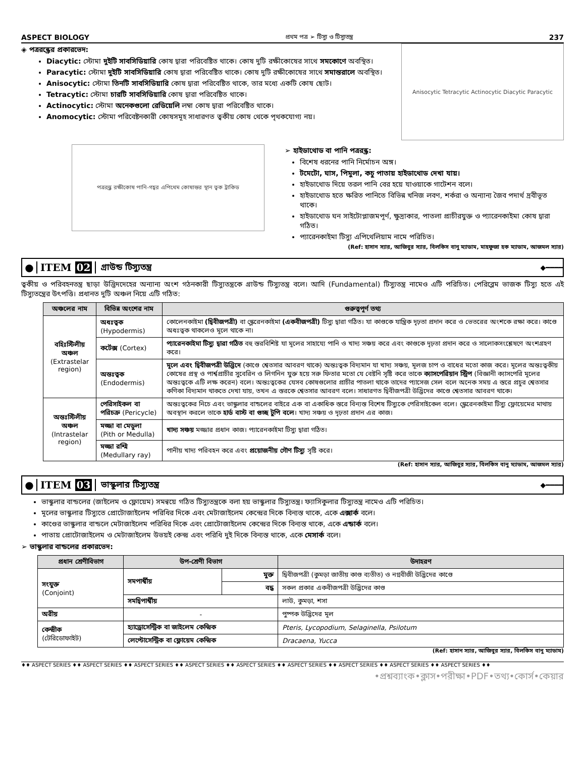ASPECT BIOLOGY প্রথম পত্র ➢ টিস্যু ও টিস্যুতন্ত্র 237
◈ পত্ররন্ধ্রের প্রকারভেদ:
Diacytic: স্টোমা দুইটি সাবসিডিয়ারি কোষ দ্বারা পরিবেষ্টিত থাকে। কোষ দুটি রক্ষীকোষের সাথে সমকোণে অবস্থিত।
Paracytic: স্টোমা দুইটি সাবসিডিয়ারি কোষ দ্বারা পরিবেষ্টিত থাকে। কোষ দুটি রক্ষীকোষের সাথে সমান্তরালে অবস্থিত।
Anisocytic: স্টোমা তিনটি সাবসিডিয়ারি কোষ দ্বারা পরিবেষ্টিত থাকে, তার মধ্যে একটি কোষ ছোট।
Tetracytic: স্টোমা চারটি সাবসিডিয়ারি কোষ দ্বারা পরিবেষ্টিত থাকে।
Actinocytic: স্টোমা অনেকগুলো রেডিয়েলি লম্বা কোষ দ্বারা পরিবেষ্টিত থাকে।
Anomocytic: স্টোমা পরিবেষ্টনকারী কোষসমূহ সাধারণত ত্বকীয় কোষ থেকে পৃথকযোগ্য নয়।
Anisocytic Tetracytic Actinocytic Diacytic Paracytic
পত্ররন্ধ্র রক্ষীকোষ পানি-গহ্বর এপিথেম কোষান্তর স্থান ত্বক ট্রাকিড
➢ হাইডাথোড বা পানি পত্ররন্ধ্র:
বিশেষ ধরনের পানি নির্মোচন অঙ্গ।
টমেটো, ঘাস, পিমুলা, কচু পাতায় হাইডাথোড দেখা যায়।
হাইডাথোড দিয়ে তরল পানি বের হয়ে যাওয়াকে গাটেশন বলে।
হাইডাথোড হতে ক্ষরিত পানিতে বিভিন্ন খনিজ লবণ, শর্করা ও অন্যান্য জৈব পদার্থ দ্রবীভূত থাকে।
হাইডাথোড ঘন সাইটোপ্লাজমপূর্ণ, ক্ষুদ্রাকার, পাতলা প্রাচীরযুক্ত ও প্যারেনকাইমা কোষ দ্বারা গঠিত।
প্যারেনকাইমা টিস্যু এপিথেলিয়াম নামে পরিচিত।
(Ref: হাসান স্যার, আজিবুর স্যার, বিলকিস বানু ম্যাডাম, মাহফুজা হক ম্যাডাম, আজমল স্যার)
● ITEM 02 গ্রাউন্ড টিস্যুতন্ত্র ◆━━━━
ত্বকীয় ও পরিবহনতন্ত্র ছাড়া উদ্ভিদদেহের অন্যান্য অংশ গঠনকারী টিস্যুতন্ত্রকে গ্রাউন্ড টিস্যুতন্ত্র বলে। আদি (Fundamental) টিস্যুতন্ত্র নামেও এটি পরিচিত। পেরিব্লেম ভাজক টিস্যু হতে এই টিস্যুতন্ত্রের উৎপত্তি। প্রধানত দুটি অঞ্চল নিয়ে এটি গঠিত:
| অঞ্চলের নাম | বিভিন্ন অংশের নাম | গুরুত্বপূর্ণ তথ্য |
| --- | --- | --- |
| বহিঃস্টিলীয় অঞ্চল (Extrastelar region) | অধঃত্বক (Hypodermis) | কোলেনকাইমা (দ্বিবীজপত্রী) বা স্ক্লেরেনকাইমা (একবীজপত্রী) টিস্যু দ্বারা গঠিত। যা কাণ্ডকে যান্ত্রিক দৃঢ়তা প্রদান করে ও ভেতরের অংশকে রক্ষা করে। কাণ্ডে অধঃত্বক থাকলেও মূলে থাকে না। |
| | কর্টেক্স (Cortex) | প্যারেনকাইমা টিস্যু দ্বারা গঠিত বহু স্তরবিশিষ্ট যা মূলের সাহায্যে পানি ও খাদ্য সঞ্চয় করে এবং কাণ্ডকে দৃঢ়তা প্রদান করে ও সালোকসংশ্লেষণে অংশগ্রহণ করে। |
| | অন্তঃত্বক (Endodermis) | মূলে এবং দ্বিবীজপত্রী উদ্ভিদে (কাণ্ডে শ্বেতসার আবরণ থাকে) অন্তঃত্বক বিদ্যমান যা খাদ্য সঞ্চয়, মূলজ চাপ ও বাধের মতো কাজ করে। মূলের অন্তঃত্বকীয় কোষের প্রস্থ ও পার্শ্বপ্রাচীর সুবেরিন ও লিগনিন যুক্ত হয়ে সরু ফিতার মতো যে বেষ্টনি সৃষ্টি করে তাকে ক্যাসপেরিয়ান স্ট্রিপ (বিজ্ঞানী ক্যাসপেরি মূলের অন্তঃত্বকে এটি লক্ষ করেন) বলে। অন্তঃত্বকের যেসব কোষগুলোর প্রাচীর পাতলা থাকে তাদের প্যাসেজ সেল বলে অনেক সময় এ স্তরে প্রচুর শ্বেতসার কণিকা বিদ্যমান থাকতে দেখা যায়, তখন এ স্তরকে শ্বেতসার আবরণ বলে। সাধারণত দ্বিবীজপত্রী উদ্ভিদের কাণ্ডে শ্বেতসার আবরণ থাকে। |
| অন্তঃস্টিলীয় অঞ্চল (Intrastelar region) | পেরিসাইকল বা পরিচক্র (Pericycle) | অন্তঃত্বকের নিচে এবং ভাস্কুলার বান্ডলের বাইরে এক বা একাধিক স্তরে বিন্যস্ত বিশেষ টিস্যুকে পেরিসাইকেল বলে। স্ক্লেরেনকাইমা টিস্যু ফ্লোয়েমের মাথায় অবস্থান করলে তাকে হার্ড বাস্ট বা গুচ্ছ টুপি বলে । খাদ্য সঞ্চয় ও দৃঢ়তা প্রদান এর কাজ। |
| | মজ্জা বা মেডুলা (Pith or Medulla) | খাদ্য সঞ্চয় মজ্জার প্রধান কাজ। প্যারেনকাইমা টিস্যু দ্বারা গঠিত। |
| | মজ্জা রশ্মি (Medullary ray) | পানীয় খাদ্য পরিবহন করে এবং প্রয়োজনীয় গৌণ টিস্যু সৃষ্টি করে। |
(Ref: হাসান স্যার, আজিবুর স্যার, বিলকিস বানু ম্যাডাম, আজমল স্যার)
● ITEM 03 ভাস্কুলার টিস্যুতন্ত্র ◆━━━━
ভাস্কুলার বান্ডলের (জাইলেম ও ফ্লোয়েম) সমন্বয়ে গঠিত টিস্যুতন্ত্রকে বলা হয় ভাস্কুলার টিস্যুতন্ত্র। ফ্যাসিকুলার টিস্যুতন্ত্র নামেও এটি পরিচিত।
মূলের ভাস্কুলার টিস্যুতে প্রোটোজাইলেম পরিধির দিকে এবং মেটাজাইলেম কেন্দ্রের দিকে বিন্যস্ত থাকে, একে এক্সার্ক বলে।
কাণ্ডের ভাস্কুলার বান্ডলে মেটাজাইলেম পরিধির দিকে এবং প্রোটোজাইলেম কেন্দ্রের দিকে বিন্যস্ত থাকে, একে এন্ডার্ক বলে।
পাতায় প্রোটোজাইলেম ও মেটাজাইলেম উভয়ই কেন্দ্র এবং পরিধি দুই দিকে বিন্যস্ত থাকে, একে মেসার্ক বলে।
➢ ভাস্কুলার বান্ডলের প্রকারভেদ:
| প্রধান শ্রেণীবিভাগ | উপ-শ্রেণী বিভাগ | | উদাহরণ |
| --- | --- | --- | --- |
| সংযুক্ত (Conjoint) | সমপার্শ্বীয় | মুক্ত | দ্বিবীজপত্রী (কুমড়া জাতীয় কাণ্ড ব্যতীত) ও নগ্নবীজী উদ্ভিদের কাণ্ডে |
| | | বদ্ধ | সকল প্রকার একবীজপত্রী উদ্ভিদের কাণ্ড |
| | সমদ্বিপার্শ্বীয় | | লাউ, কুমড়া, শসা |
| অরীয় | - | | পুষ্পক উদ্ভিদের মূল |
| কেন্দ্রীক (টেরিডোফাইট) | হ্যাড্রোসেন্ট্রিক বা জাইলেম কেন্দ্রিক | | Pteris, Lycopodium, Selaginella, Psilotum |
| | লেপ্টোসেন্ট্রিক বা ফ্লোয়েম কেন্দ্রিক | | Dracaena, Yucca |
(Ref: হাসান স্যার, আজিবুর স্যার, বিলকিস বানু ম্যাডাম)
♦♦ ASPECT SERIES ♦♦ ASPECT SERIES ♦♦ ASPECT SERIES ♦♦ ASPECT SERIES ♦♦ ASPECT SERIES ♦♦ ASPECT SERIES ♦♦ ASPECT SERIES ♦♦ ASPECT SERIES ♦♦ ASPECT SERIES ♦♦
•প্রশ্নব্যাংক•ক্লাস•পরীক্ষা•PDF•তথ্য•কোর্স•কেয়ার